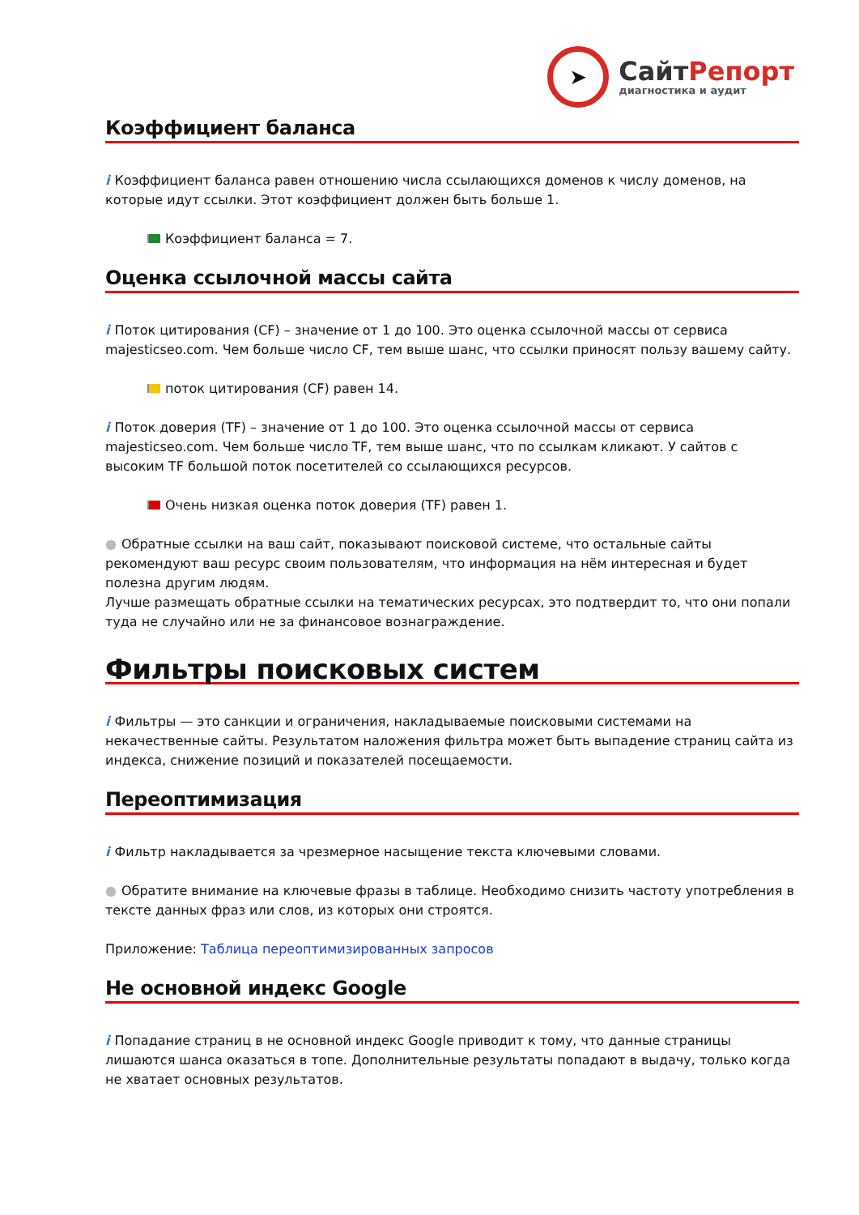➤
СайтРепорт
диагностика и аудит
Коэффициент баланса
i Коэффициент баланса равен отношению числа ссылающихся доменов к числу доменов, на которые идут ссылки. Этот коэффициент должен быть больше 1.
Коэффициент баланса = 7.
Оценка ссылочной массы сайта
i Поток цитирования (CF) – значение от 1 до 100. Это оценка ссылочной массы от сервиса majesticseo.com. Чем больше число CF, тем выше шанс, что ссылки приносят пользу вашему сайту.
поток цитирования (CF) равен 14.
i Поток доверия (TF) – значение от 1 до 100. Это оценка ссылочной массы от сервиса majesticseo.com. Чем больше число TF, тем выше шанс, что по ссылкам кликают. У сайтов с высоким TF большой поток посетителей со ссылающихся ресурсов.
Очень низкая оценка поток доверия (TF) равен 1.
● Обратные ссылки на ваш сайт, показывают поисковой системе, что остальные сайты рекомендуют ваш ресурс своим пользователям, что информация на нём интересная и будет полезна другим людям.
Лучше размещать обратные ссылки на тематических ресурсах, это подтвердит то, что они попали туда не случайно или не за финансовое вознаграждение.
Фильтры поисковых систем
i Фильтры — это санкции и ограничения, накладываемые поисковыми системами на некачественные сайты. Результатом наложения фильтра может быть выпадение страниц сайта из индекса, снижение позиций и показателей посещаемости.
Переоптимизация
i Фильтр накладывается за чрезмерное насыщение текста ключевыми словами.
● Обратите внимание на ключевые фразы в таблице. Необходимо снизить частоту употребления в тексте данных фраз или слов, из которых они строятся.
Приложение: Таблица переоптимизированных запросов
Не основной индекс Google
i Попадание страниц в не основной индекс Google приводит к тому, что данные страницы лишаются шанса оказаться в топе. Дополнительные результаты попадают в выдачу, только когда не хватает основных результатов.